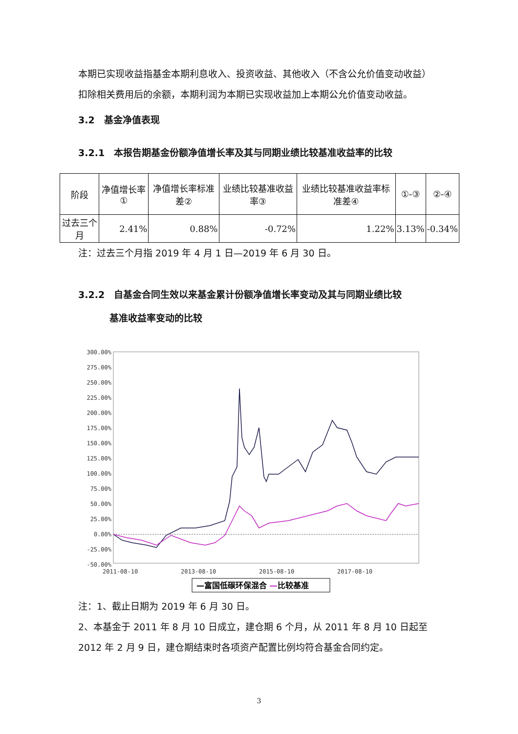本期已实现收益指基金本期利息收入、投资收益、其他收入（不含公允价值变动收益）扣除相关费用后的余额，本期利润为本期已实现收益加上本期公允价值变动收益。
3.2　基金净值表现
3.2.1　本报告期基金份额净值增长率及其与同期业绩比较基准收益率的比较
| 阶段 | 净值增长率① | 净值增长率标准差② | 业绩比较基准收益率③ | 业绩比较基准收益率标准差④ | ①-③ | ②-④ |
| --- | --- | --- | --- | --- | --- | --- |
| 过去三个月 | 2.41% | 0.88% | -0.72% | 1.22% | 3.13% | -0.34% |
注：过去三个月指 2019 年 4 月 1 日—2019 年 6 月 30 日。
3.2.2　自基金合同生效以来基金累计份额净值增长率变动及其与同期业绩比较
基准收益率变动的比较
300.00%
275.00%
250.00%
225.00%
200.00%
175.00%
150.00%
125.00%
100.00%
75.00%
50.00%
25.00%
0.00%
-25.00%
-50.00%
2011-08-10
2013-08-10
2015-08-10
2017-08-10
—富国低碳环保混合 —比较基准
注：1、截止日期为 2019 年 6 月 30 日。
2、本基金于 2011 年 8 月 10 日成立，建仓期 6 个月，从 2011 年 8 月 10 日起至 2012 年 2 月 9 日，建仓期结束时各项资产配置比例均符合基金合同约定。
3